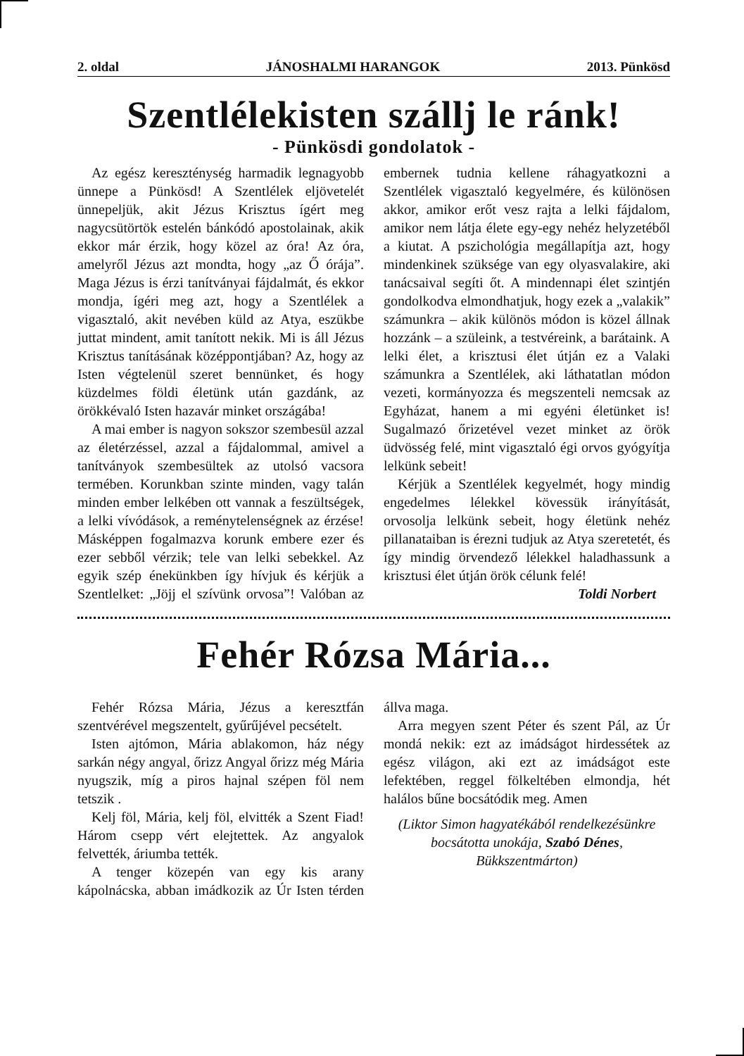2. oldal JÁNOSHALMI HARANGOK 2013. Pünkösd
Szentlélekisten szállj le ránk!
- Pünkösdi gondolatok -
Az egész kereszténység harmadik legnagyobb ünnepe a Pünkösd! A Szentlélek eljövetelét ünnepeljük, akit Jézus Krisztus ígért meg nagycsütörtök estelén bánkódó apostolainak, akik ekkor már érzik, hogy közel az óra! Az óra, amelyről Jézus azt mondta, hogy „az Ő órája”. Maga Jézus is érzi tanítványai fájdalmát, és ekkor mondja, ígéri meg azt, hogy a Szentlélek a vigasztaló, akit nevében küld az Atya, eszükbe juttat mindent, amit tanított nekik. Mi is áll Jézus Krisztus tanításának középpontjában? Az, hogy az Isten végtelenül szeret bennünket, és hogy küzdelmes földi életünk után gazdánk, az örökkévaló Isten hazavár minket országába!
A mai ember is nagyon sokszor szembesül azzal az életérzéssel, azzal a fájdalommal, amivel a tanítványok szembesültek az utolsó vacsora termében. Korunkban szinte minden, vagy talán minden ember lelkében ott vannak a feszültségek, a lelki vívódások, a reménytelenségnek az érzése! Másképpen fogalmazva korunk embere ezer és ezer sebből vérzik; tele van lelki sebekkel. Az egyik szép énekünkben így hívjuk és kérjük a Szentlelket: „Jöjj el szívünk orvosa”! Valóban az embernek tudnia kellene ráhagyatkozni a Szentlélek vigasztaló kegyelmére, és különösen akkor, amikor erőt vesz rajta a lelki fájdalom, amikor nem látja élete egy-egy nehéz helyzetéből a kiutat. A pszichológia megállapítja azt, hogy mindenkinek szüksége van egy olyasvalakire, aki tanácsaival segíti őt. A mindennapi élet szintjén gondolkodva elmondhatjuk, hogy ezek a „valakik” számunkra – akik különös módon is közel állnak hozzánk – a szüleink, a testvéreink, a barátaink. A lelki élet, a krisztusi élet útján ez a Valaki számunkra a Szentlélek, aki láthatatlan módon vezeti, kormányozza és megszenteli nemcsak az Egyházat, hanem a mi egyéni életünket is! Sugalmazó őrizetével vezet minket az örök üdvösség felé, mint vigasztaló égi orvos gyógyítja lelkünk sebeit!
Kérjük a Szentlélek kegyelmét, hogy mindig engedelmes lélekkel kövessük irányítását, orvosolja lelkünk sebeit, hogy életünk nehéz pillanataiban is érezni tudjuk az Atya szeretetét, és így mindig örvendező lélekkel haladhassunk a krisztusi élet útján örök célunk felé!
Toldi Norbert
Fehér Rózsa Mária...
Fehér Rózsa Mária, Jézus a keresztfán szentvérével megszentelt, gyűrűjével pecsételt.
Isten ajtómon, Mária ablakomon, ház négy sarkán négy angyal, őrizz Angyal őrizz még Mária nyugszik, míg a piros hajnal szépen föl nem tetszik .
Kelj föl, Mária, kelj föl, elvitték a Szent Fiad! Három csepp vért elejtettek. Az angyalok felvették, áriumba tették.
A tenger közepén van egy kis arany kápolnácska, abban imádkozik az Úr Isten térden állva maga.
Arra megyen szent Péter és szent Pál, az Úr mondá nekik: ezt az imádságot hirdessétek az egész világon, aki ezt az imádságot este lefektében, reggel fölkeltében elmondja, hét halálos bűne bocsátódik meg. Amen
(Liktor Simon hagyatékából rendelkezésünkre bocsátotta unokája, Szabó Dénes, Bükkszentmárton)